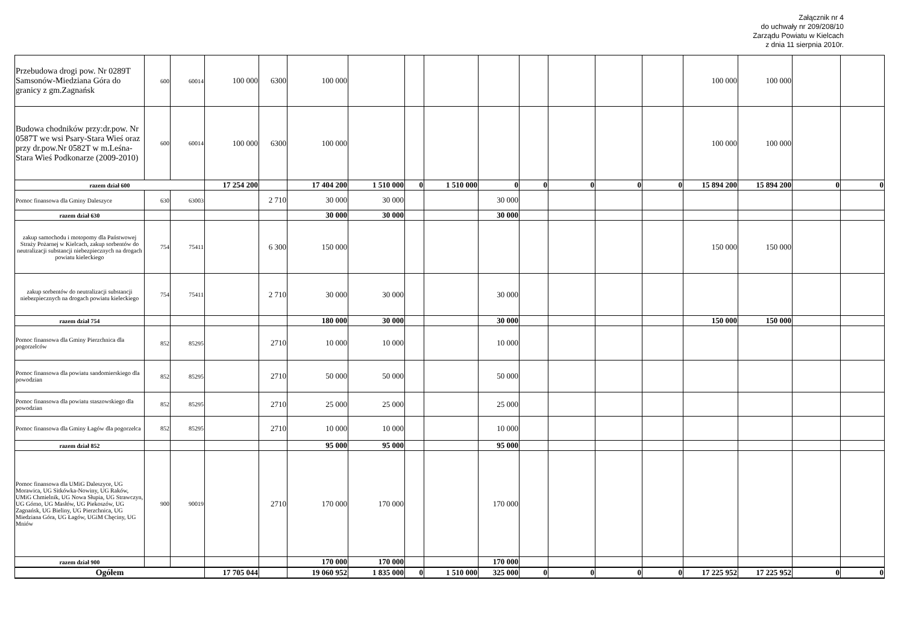Załącznik nr 4
do uchwały nr 209/208/10
Zarządu Powiatu w Kielcach
z dnia 11 sierpnia 2010r.
| Przebudowa drogi pow. Nr 0289T Samsonów-Miedziana Góra do granicy z gm.Zagnańsk | 600 | 60014 | 100 000 | 6300 | 100 000 | | | | | | | | | 100 000 | 100 000 | | |
| Budowa chodników przy:dr.pow. Nr 0587T we wsi Psary-Stara Wieś oraz przy dr.pow.Nr 0582T w m.Leśna-Stara Wieś Podkonarze (2009-2010) | 600 | 60014 | 100 000 | 6300 | 100 000 | | | | | | | | | 100 000 | 100 000 | | |
| razem dział 600 | | | 17 254 200 | | 17 404 200 | 1 510 000 | 0 | 1 510 000 | 0 | 0 | 0 | 0 | 0 | 15 894 200 | 15 894 200 | 0 | 0 |
| Pomoc finansowa dla Gminy Daleszyce | 630 | 63003 | | 2 710 | 30 000 | 30 000 | | | 30 000 | | | | | | | | |
| razem dział 630 | | | | | 30 000 | 30 000 | | | 30 000 | | | | | | | | |
| zakup samochodu i motopomy dla Państwowej Straży Pożarnej w Kielcach, zakup sorbentów do neutralizacji substancji niebezpiecznych na drogach powiatu kieleckiego | 754 | 75411 | | 6 300 | 150 000 | | | | | | | | | 150 000 | 150 000 | | |
| zakup sorbentów do neutralizacji substancji niebezpiecznych na drogach powiatu kieleckiego | 754 | 75411 | | 2 710 | 30 000 | 30 000 | | | 30 000 | | | | | | | | |
| razem dział 754 | | | | | 180 000 | 30 000 | | | 30 000 | | | | | 150 000 | 150 000 | | |
| Pomoc finansowa dla Gminy Pierzchnica dla pogorzelców | 852 | 85295 | | 2710 | 10 000 | 10 000 | | | 10 000 | | | | | | | | |
| Pomoc finansowa dla powiatu sandomierskiego dla powodzian | 852 | 85295 | | 2710 | 50 000 | 50 000 | | | 50 000 | | | | | | | | |
| Pomoc finansowa dla powiatu staszowskiego dla powodzian | 852 | 85295 | | 2710 | 25 000 | 25 000 | | | 25 000 | | | | | | | | |
| Pomoc finansowa dla Gminy Łagów dla pogorzelca | 852 | 85295 | | 2710 | 10 000 | 10 000 | | | 10 000 | | | | | | | | |
| razem dział 852 | | | | | 95 000 | 95 000 | | | 95 000 | | | | | | | | |
| Pomoc finansowa dla UMiG Daleszyce, UG Morawica, UG Sitkówka-Nowiny, UG Raków, UMiG Chmielnik, UG Nowa Słupia, UG Strawczyn, UG Górno, UG Masłów, UG Piekoszów, UG Zagnańsk, UG Bieliny, UG Pierzchnica, UG Miedziana Góra, UG Łagów, UGiM Chęciny, UG Mniów | 900 | 90019 | | 2710 | 170 000 | 170 000 | | | 170 000 | | | | | | | | |
| razem dział 900 | | | | | 170 000 | 170 000 | | | 170 000 | | | | | | | | |
| Ogółem | | | 17 705 044 | | 19 060 952 | 1 835 000 | 0 | 1 510 000 | 325 000 | 0 | 0 | 0 | 0 | 17 225 952 | 17 225 952 | 0 | 0 |